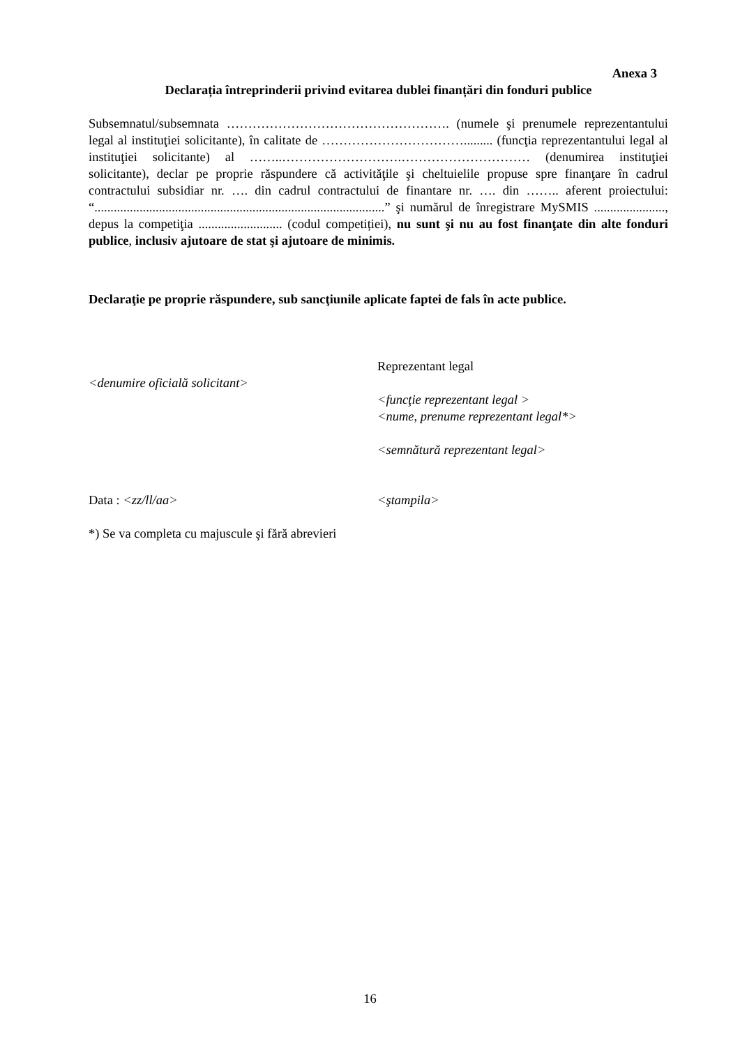Anexa 3
Declarația întreprinderii privind evitarea dublei finanțări din fonduri publice
Subsemnatul/subsemnata ……………………………………………. (numele şi prenumele reprezentantului legal al instituţiei solicitante), în calitate de ……………………………......... (funcţia reprezentantului legal al instituţiei solicitante) al ……..……………………….………………………… (denumirea instituţiei solicitante), declar pe proprie răspundere că activităţile şi cheltuielile propuse spre finanţare în cadrul contractului subsidiar nr. …. din cadrul contractului de finantare nr. …. din …….. aferent proiectului: “..........................................................................................” şi numărul de înregistrare MySMIS ......................, depus la competiţia .......................... (codul competiției), nu sunt şi nu au fost finanţate din alte fonduri publice, inclusiv ajutoare de stat şi ajutoare de minimis.
Declaraţie pe proprie răspundere, sub sancţiunile aplicate faptei de fals în acte publice.
<denumire oficială solicitant>
Data : <zz/ll/aa>
Reprezentant legal
<funcţie reprezentant legal >
<nume, prenume reprezentant legal*>
<semnătură reprezentant legal>
<ştampila>
*) Se va completa cu majuscule şi fără abrevieri
16